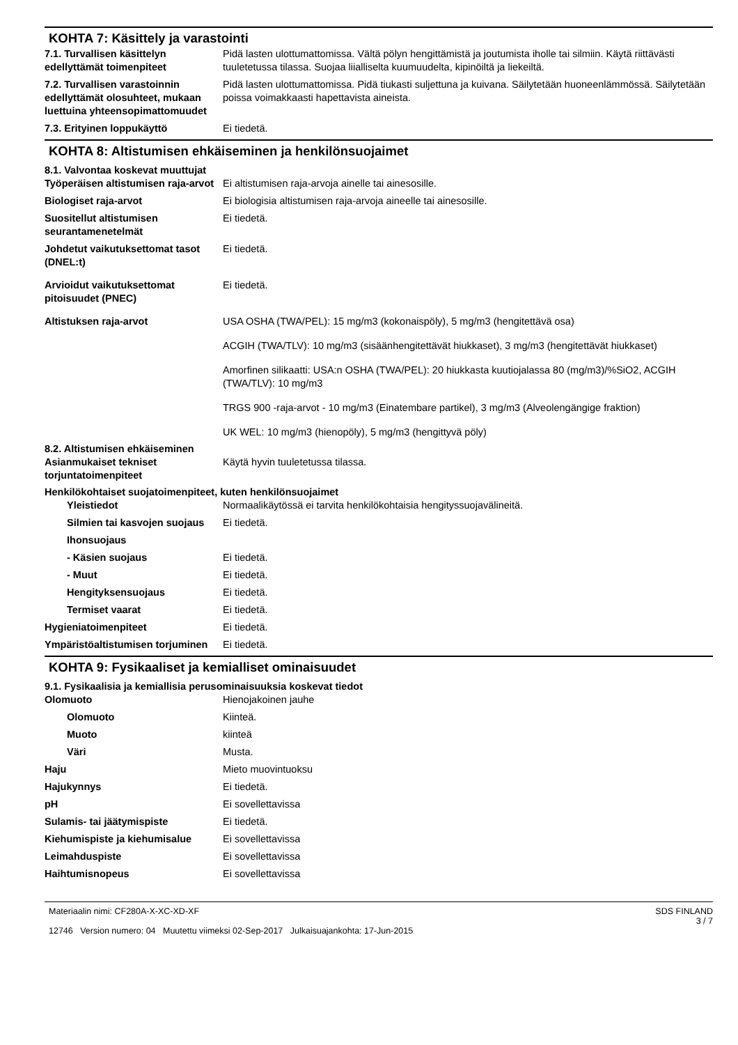KOHTA 7: Käsittely ja varastointi
7.1. Turvallisen käsittelyn edellyttämät toimenpiteet
Pidä lasten ulottumattomissa. Vältä pölyn hengittämistä ja joutumista iholle tai silmiin. Käytä riittävästi tuuletetussa tilassa. Suojaa liialliselta kuumuudelta, kipinöiltä ja liekeiltä.
7.2. Turvallisen varastoinnin edellyttämät olosuhteet, mukaan luettuina yhteensopimattomuudet
Pidä lasten ulottumattomissa. Pidä tiukasti suljettuna ja kuivana. Säilytetään huoneenlämmössä. Säilytetään poissa voimakkaasti hapettavista aineista.
7.3. Erityinen loppukäyttö Ei tiedetä.
KOHTA 8: Altistumisen ehkäiseminen ja henkilönsuojaimet
8.1. Valvontaa koskevat muuttujat
Työperäisen altistumisen raja-arvot
Ei altistumisen raja-arvoja ainelle tai ainesosille.
Biologiset raja-arvot Ei biologisia altistumisen raja-arvoja aineelle tai ainesosille.
Suositellut altistumisen seurantamenetelmät
Ei tiedetä.
Johdetut vaikutuksettomat tasot (DNEL:t)
Ei tiedetä.
Arvioidut vaikutuksettomat pitoisuudet (PNEC)
Ei tiedetä.
Altistuksen raja-arvot USA OSHA (TWA/PEL): 15 mg/m3 (kokonaispöly), 5 mg/m3 (hengitettävä osa)
ACGIH (TWA/TLV): 10 mg/m3 (sisäänhengitettävät hiukkaset), 3 mg/m3 (hengitettävät hiukkaset)
Amorfinen silikaatti: USA:n OSHA (TWA/PEL): 20 hiukkasta kuutiojalassa 80 (mg/m3)/%SiO2, ACGIH (TWA/TLV): 10 mg/m3
TRGS 900 -raja-arvot - 10 mg/m3 (Einatembare partikel), 3 mg/m3 (Alveolengängige fraktion)
UK WEL: 10 mg/m3 (hienopöly), 5 mg/m3 (hengittyvä pöly)
8.2. Altistumisen ehkäiseminen
Asianmukaiset tekniset torjuntatoimenpiteet
Käytä hyvin tuuletetussa tilassa.
Henkilökohtaiset suojatoimenpiteet, kuten henkilönsuojaimet
Yleistiedot Normaalikäytössä ei tarvita henkilökohtaisia hengityssuojavälineitä.
Silmien tai kasvojen suojaus
Ei tiedetä.
Ihonsuojaus
- Käsien suojaus Ei tiedetä.
- Muut Ei tiedetä.
Hengityksensuojaus Ei tiedetä.
Termiset vaarat Ei tiedetä.
Hygieniatoimenpiteet Ei tiedetä.
Ympäristöaltistumisen torjuminen
Ei tiedetä.
KOHTA 9: Fysikaaliset ja kemialliset ominaisuudet
9.1. Fysikaalisia ja kemiallisia perusominaisuuksia koskevat tiedot
Olomuoto Hienojakoinen jauhe
Olomuoto Kiinteä.
Muoto kiinteä
Väri Musta.
Haju Mieto muovintuoksu
Hajukynnys Ei tiedetä.
pH Ei sovellettavissa
Sulamis- tai jäätymispiste Ei tiedetä.
Kiehumispiste ja kiehumisalue Ei sovellettavissa
Leimahduspiste Ei sovellettavissa
Haihtumisnopeus Ei sovellettavissa
Materiaalin nimi: CF280A-X-XC-XD-XF
12746 Version numero: 04 Muutettu viimeksi 02-Sep-2017 Julkaisuajankohta: 17-Jun-2015
SDS FINLAND
3 / 7